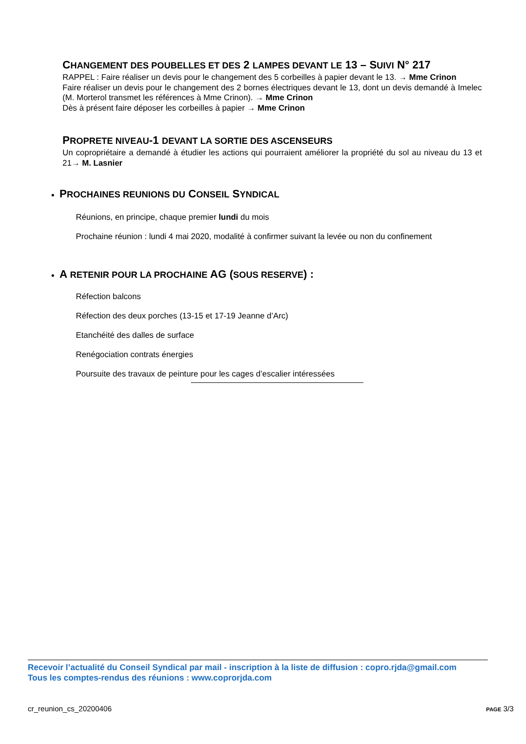CHANGEMENT DES POUBELLES ET DES 2 LAMPES DEVANT LE 13 – SUIVI N° 217
RAPPEL : Faire réaliser un devis pour le changement des 5 corbeilles à papier devant le 13. → Mme Crinon
Faire réaliser un devis pour le changement des 2 bornes électriques devant le 13, dont un devis demandé à Imelec (M. Morterol transmet les références à Mme Crinon). → Mme Crinon
Dès à présent faire déposer les corbeilles à papier → Mme Crinon
PROPRETE NIVEAU-1 DEVANT LA SORTIE DES ASCENSEURS
Un copropriétaire a demandé à étudier les actions qui pourraient améliorer la propriété du sol au niveau du 13 et 21→ M. Lasnier
PROCHAINES REUNIONS DU CONSEIL SYNDICAL
Réunions, en principe, chaque premier lundi du mois
Prochaine réunion : lundi 4 mai 2020, modalité à confirmer suivant la levée ou non du confinement
A RETENIR POUR LA PROCHAINE AG (SOUS RESERVE) :
Réfection balcons
Réfection des deux porches (13-15 et 17-19 Jeanne d’Arc)
Etanchéité des dalles de surface
Renégociation contrats énergies
Poursuite des travaux de peinture pour les cages d’escalier intéressées
Recevoir l’actualité du Conseil Syndical par mail - inscription à la liste de diffusion : copro.rjda@gmail.com
Tous les comptes-rendus des réunions : www.coprorjda.com
cr_reunion_cs_20200406 PAGE 3/3